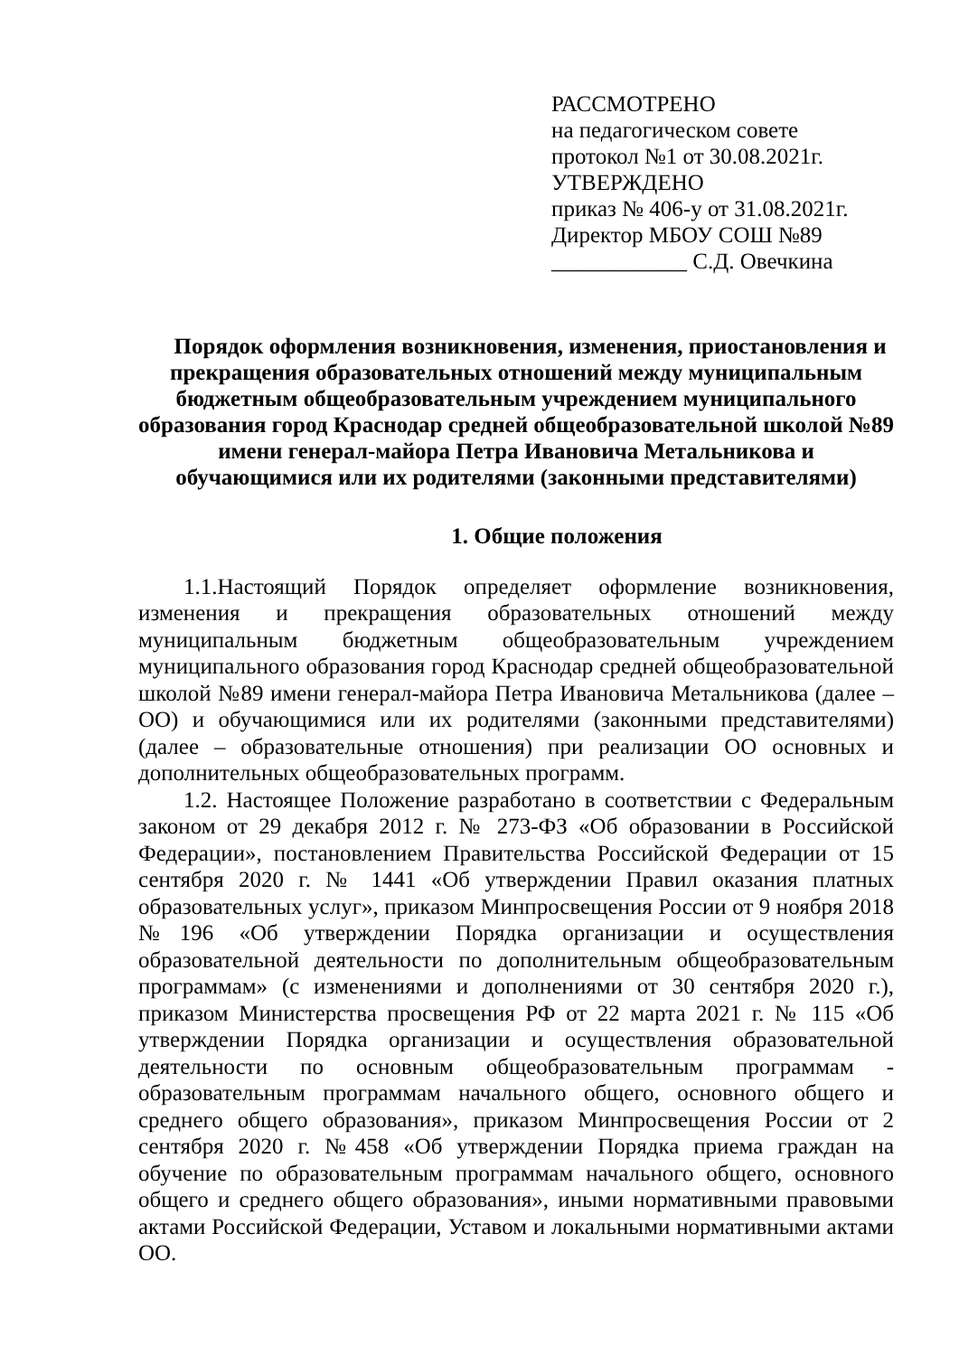РАССМОТРЕНО
на педагогическом совете
протокол №1 от 30.08.2021г.
УТВЕРЖДЕНО
приказ № 406-у от 31.08.2021г.
Директор МБОУ СОШ №89
____________ С.Д. Овечкина
Порядок оформления возникновения, изменения, приостановления и прекращения образовательных отношений между муниципальным бюджетным общеобразовательным учреждением муниципального образования город Краснодар средней общеобразовательной школой №89 имени генерал-майора Петра Ивановича Метальникова и обучающимися или их родителями (законными представителями)
1. Общие положения
1.1.Настоящий Порядок определяет оформление возникновения, изменения и прекращения образовательных отношений между муниципальным бюджетным общеобразовательным учреждением муниципального образования город Краснодар средней общеобразовательной школой №89 имени генерал-майора Петра Ивановича Метальникова (далее – ОО) и обучающимися или их родителями (законными представителями) (далее – образовательные отношения) при реализации ОО основных и дополнительных общеобразовательных программ.
1.2. Настоящее Положение разработано в соответствии с Федеральным законом от 29 декабря 2012 г. № 273-ФЗ «Об образовании в Российской Федерации», постановлением Правительства Российской Федерации от 15 сентября 2020 г. № 1441 «Об утверждении Правил оказания платных образовательных услуг», приказом Минпросвещения России от 9 ноября 2018 №196 «Об утверждении Порядка организации и осуществления образовательной деятельности по дополнительным общеобразовательным программам» (с изменениями и дополнениями от 30 сентября 2020 г.), приказом Министерства просвещения РФ от 22 марта 2021 г. № 115 «Об утверждении Порядка организации и осуществления образовательной деятельности по основным общеобразовательным программам - образовательным программам начального общего, основного общего и среднего общего образования», приказом Минпросвещения России от 2 сентября 2020 г. №458 «Об утверждении Порядка приема граждан на обучение по образовательным программам начального общего, основного общего и среднего общего образования», иными нормативными правовыми актами Российской Федерации, Уставом и локальными нормативными актами ОО.